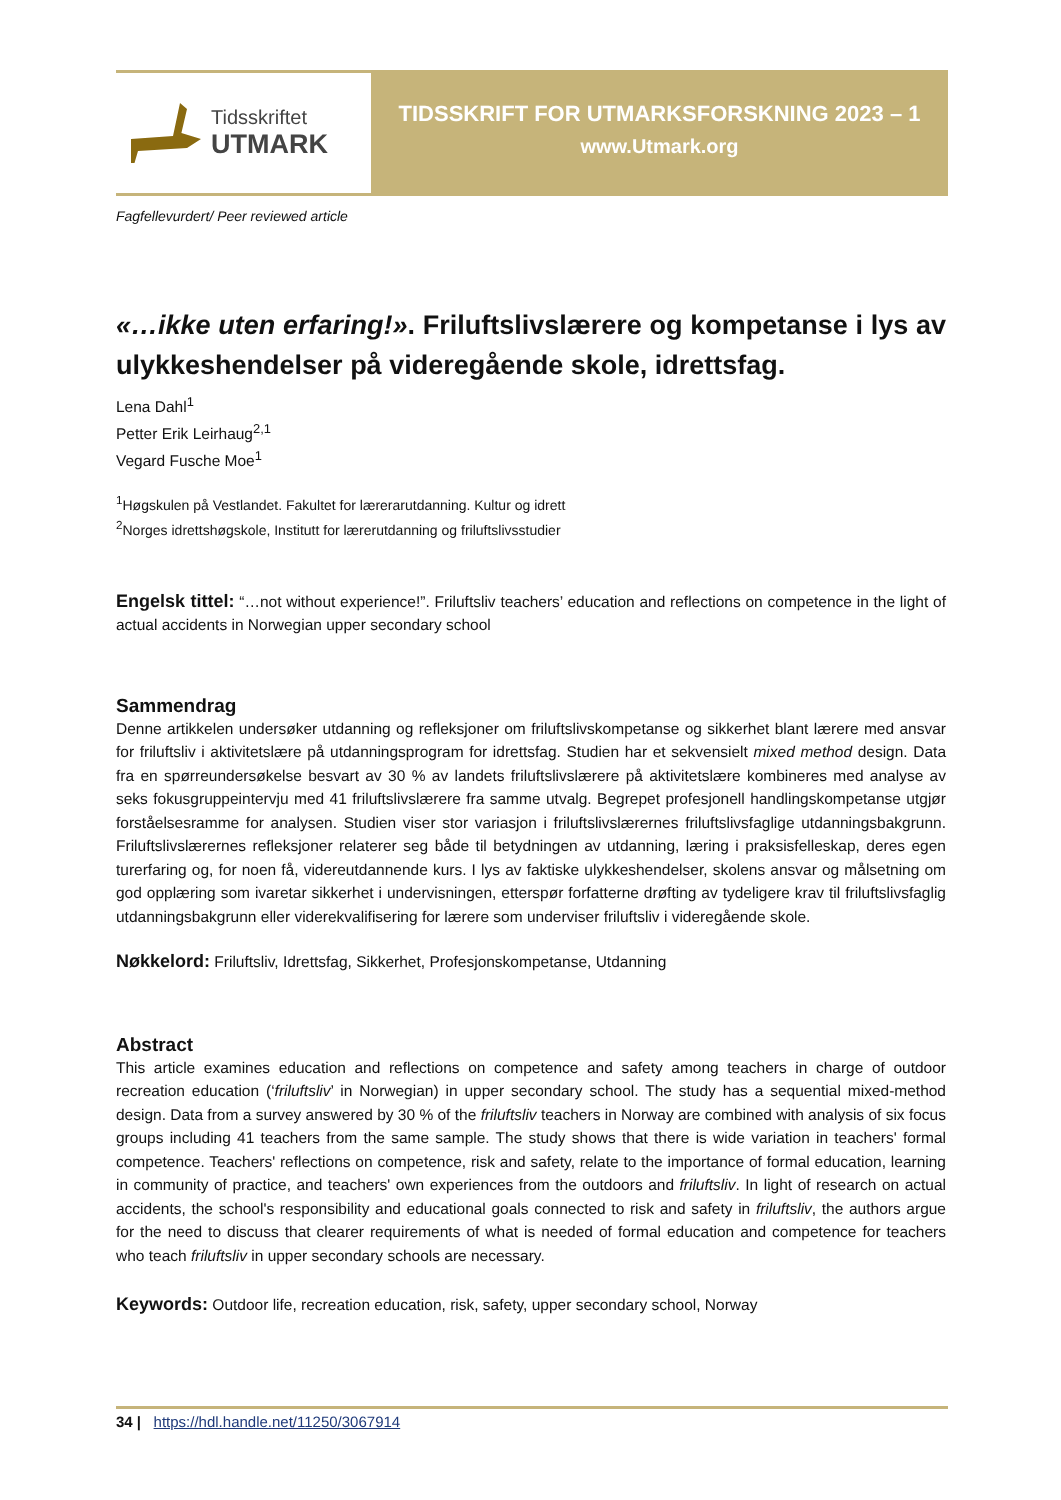Tidsskriftet
UTMARK
TIDSSKRIFT FOR UTMARKSFORSKNING 2023 – 1
www.Utmark.org
Fagfellevurdert/ Peer reviewed article
«…ikke uten erfaring!». Friluftslivslærere og kompetanse i lys av ulykkeshendelser på videregående skole, idrettsfag.
Lena Dahl<sup>1</sup>
Petter Erik Leirhaug<sup>2,1</sup>
Vegard Fusche Moe<sup>1</sup>
<sup>1</sup>Høgskulen på Vestlandet. Fakultet for lærerarutdanning. Kultur og idrett
<sup>2</sup> Norges idrettshøgskole, Institutt for lærerutdanning og friluftslivsstudier
Engelsk tittel: “…not without experience!”. Friluftsliv teachers’ education and reflections on competence in the light of actual accidents in Norwegian upper secondary school
Sammendrag
Denne artikkelen undersøker utdanning og refleksjoner om friluftslivskompetanse og sikkerhet blant lærere med ansvar for friluftsliv i aktivitetslære på utdanningsprogram for idrettsfag. Studien har et sekvensielt mixed method design. Data fra en spørreundersøkelse besvart av 30 % av landets friluftslivslærere på aktivitetslære kombineres med analyse av seks fokusgruppeintervju med 41 friluftslivslærere fra samme utvalg. Begrepet profesjonell handlingskompetanse utgjør forståelsesramme for analysen. Studien viser stor variasjon i friluftslivslærernes friluftslivsfaglige utdanningsbakgrunn. Friluftslivslærernes refleksjoner relaterer seg både til betydningen av utdanning, læring i praksisfelleskap, deres egen turerfaring og, for noen få, videreutdannende kurs. I lys av faktiske ulykkeshendelser, skolens ansvar og målsetning om god opplæring som ivaretar sikkerhet i undervisningen, etterspør forfatterne drøfting av tydeligere krav til friluftslivsfaglig utdanningsbakgrunn eller viderekvalifisering for lærere som underviser friluftsliv i videregående skole.
Nøkkelord: Friluftsliv, Idrettsfag, Sikkerhet, Profesjonskompetanse, Utdanning
Abstract
This article examines education and reflections on competence and safety among teachers in charge of outdoor recreation education (‘friluftsliv’ in Norwegian) in upper secondary school. The study has a sequential mixed-method design. Data from a survey answered by 30 % of the friluftsliv teachers in Norway are combined with analysis of six focus groups including 41 teachers from the same sample. The study shows that there is wide variation in teachers' formal competence. Teachers' reflections on competence, risk and safety, relate to the importance of formal education, learning in community of practice, and teachers' own experiences from the outdoors and friluftsliv. In light of research on actual accidents, the school's responsibility and educational goals connected to risk and safety in friluftsliv, the authors argue for the need to discuss that clearer requirements of what is needed of formal education and competence for teachers who teach friluftsliv in upper secondary schools are necessary.
Keywords: Outdoor life, recreation education, risk, safety, upper secondary school, Norway
34 | https://hdl.handle.net/11250/3067914